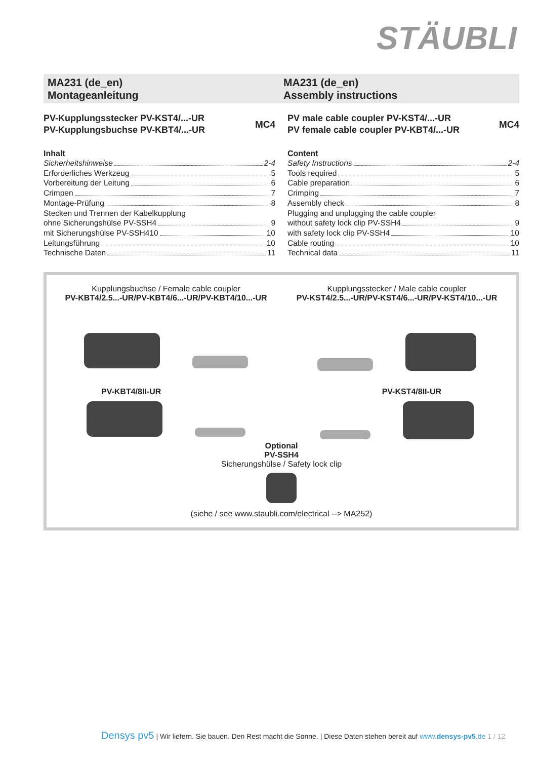STÄUBLI
MA231 (de_en)
Montageanleitung
MA231 (de_en)
Assembly instructions
PV-Kupplungsstecker PV-KST4/...-UR
PV-Kupplungsbuchse PV-KBT4/...-UR
MC4
Inhalt
Sicherheitshinweise 2-4
Erforderliches Werkzeug 5
Vorbereitung der Leitung 6
Crimpen 7
Montage-Prüfung 8
Stecken und Trennen der Kabelkupplung
ohne Sicherungshülse PV-SSH4 9
mit Sicherungshülse PV-SSH410 10
Leitungsführung 10
Technische Daten 11
PV male cable coupler PV-KST4/...-UR
PV female cable coupler PV-KBT4/...-UR
MC4
Content
Safety Instructions 2-4
Tools required 5
Cable preparation 6
Crimping 7
Assembly check 8
Plugging and unplugging the cable coupler
without safety lock clip PV-SSH4 9
with safety lock clip PV-SSH4 10
Cable routing 10
Technical data 11
Kupplungsbuchse / Female cable coupler
PV-KBT4/2.5...-UR/PV-KBT4/6...-UR/PV-KBT4/10...-UR
Kupplungsstecker / Male cable coupler
PV-KST4/2.5...-UR/PV-KST4/6...-UR/PV-KST4/10...-UR
PV-KBT4/8II-UR PV-KST4/8II-UR
Optional
PV-SSH4
Sicherungshülse / Safety lock clip
(siehe / see www.staubli.com/electrical --> MA252)
Densys pv5 | Wir liefern. Sie bauen. Den Rest macht die Sonne. | Diese Daten stehen bereit auf www.densys-pv5.de 1 / 12